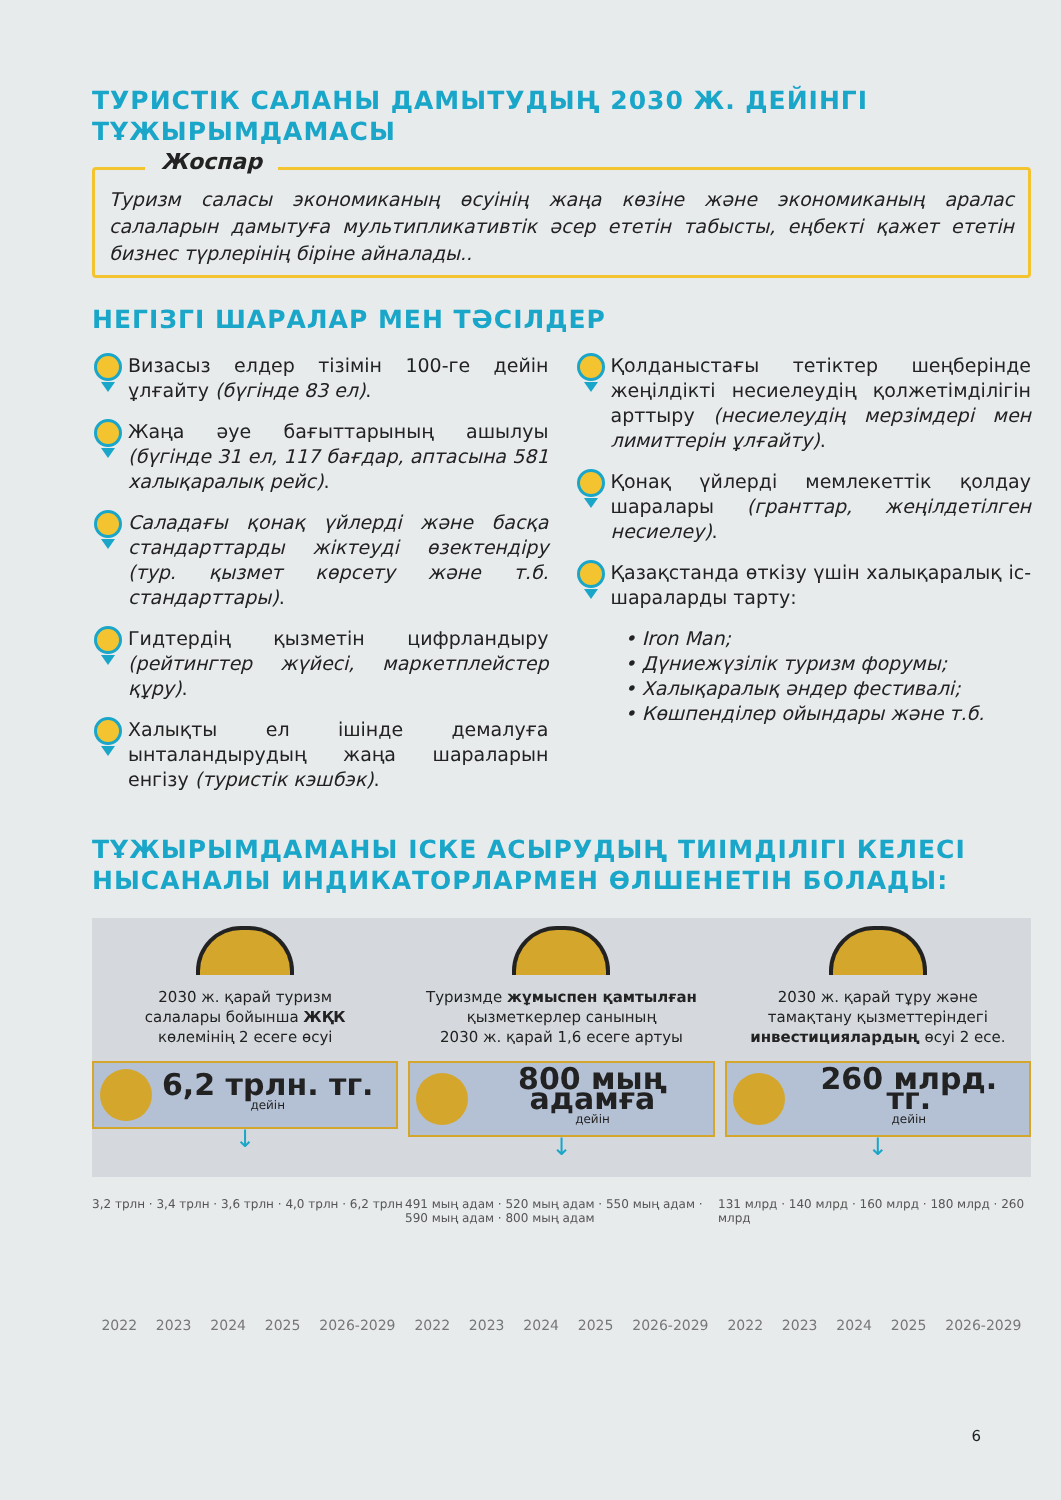ТУРИСТІК САЛАНЫ ДАМЫТУДЫҢ 2030 Ж. ДЕЙІНГІ
ТҰЖЫРЫМДАМАСЫ
Жоспар
Туризм саласы экономиканың өсуінің жаңа көзіне және экономиканың аралас салаларын дамытуға мультипликативтік әсер ететін табысты, еңбекті қажет ететін бизнес түрлерінің біріне айналады..
НЕГІЗГІ ШАРАЛАР МЕН ТӘСІЛДЕР
Визасыз елдер тізімін 100-ге дейін ұлғайту (бүгінде 83 ел).
Жаңа әуе бағыттарының ашылуы (бүгінде 31 ел, 117 бағдар, аптасына 581 халықаралық рейс).
Саладағы қонақ үйлерді және басқа стандарттарды жіктеуді өзектендіру (тур. қызмет көрсету және т.б. стандарттары).
Гидтердің қызметін цифрландыру (рейтингтер жүйесі, маркетплейстер құру).
Халықты ел ішінде демалуға ынталандырудың жаңа шараларын енгізу (туристік кэшбэк).
Қолданыстағы тетіктер шеңберінде жеңілдікті несиелеудің қолжетімділігін арттыру (несиелеудің мерзімдері мен лимиттерін ұлғайту).
Қонақ үйлерді мемлекеттік қолдау шаралары (гранттар, жеңілдетілген несиелеу).
Қазақстанда өткізу үшін халықаралық іс-шараларды тарту:
• Iron Man;
• Дүниежүзілік туризм форумы;
• Халықаралық әндер фестивалі;
• Көшпенділер ойындары және т.б.
ТҰЖЫРЫМДАМАНЫ ІСКЕ АСЫРУДЫҢ ТИІМДІЛІГІ КЕЛЕСІ
НЫСАНАЛЫ ИНДИКАТОРЛАРМЕН ӨЛШЕНЕТІН БОЛАДЫ:
2030 ж. қарай туризм
салалары бойынша ЖҚК
көлемінің 2 есеге өсуі
6,2 трлн. тг.
дейін
↓
Туризмде жұмыспен қамтылған
қызметкерлер санының
2030 ж. қарай 1,6 есеге артуы
800 мың адамға
дейін
↓
2030 ж. қарай тұру және
тамақтану қызметтеріндегі
инвестициялардың өсуі 2 есе.
260 млрд. тг.
дейін
↓
3,2 трлн · 3,4 трлн · 3,6 трлн · 4,0 трлн · 6,2 трлн
2022 2023 2024 2025 2026-2029
491 мың адам · 520 мың адам · 550 мың адам · 590 мың адам · 800 мың адам
2022 2023 2024 2025 2026-2029
131 млрд · 140 млрд · 160 млрд · 180 млрд · 260 млрд
2022 2023 2024 2025 2026-2029
6